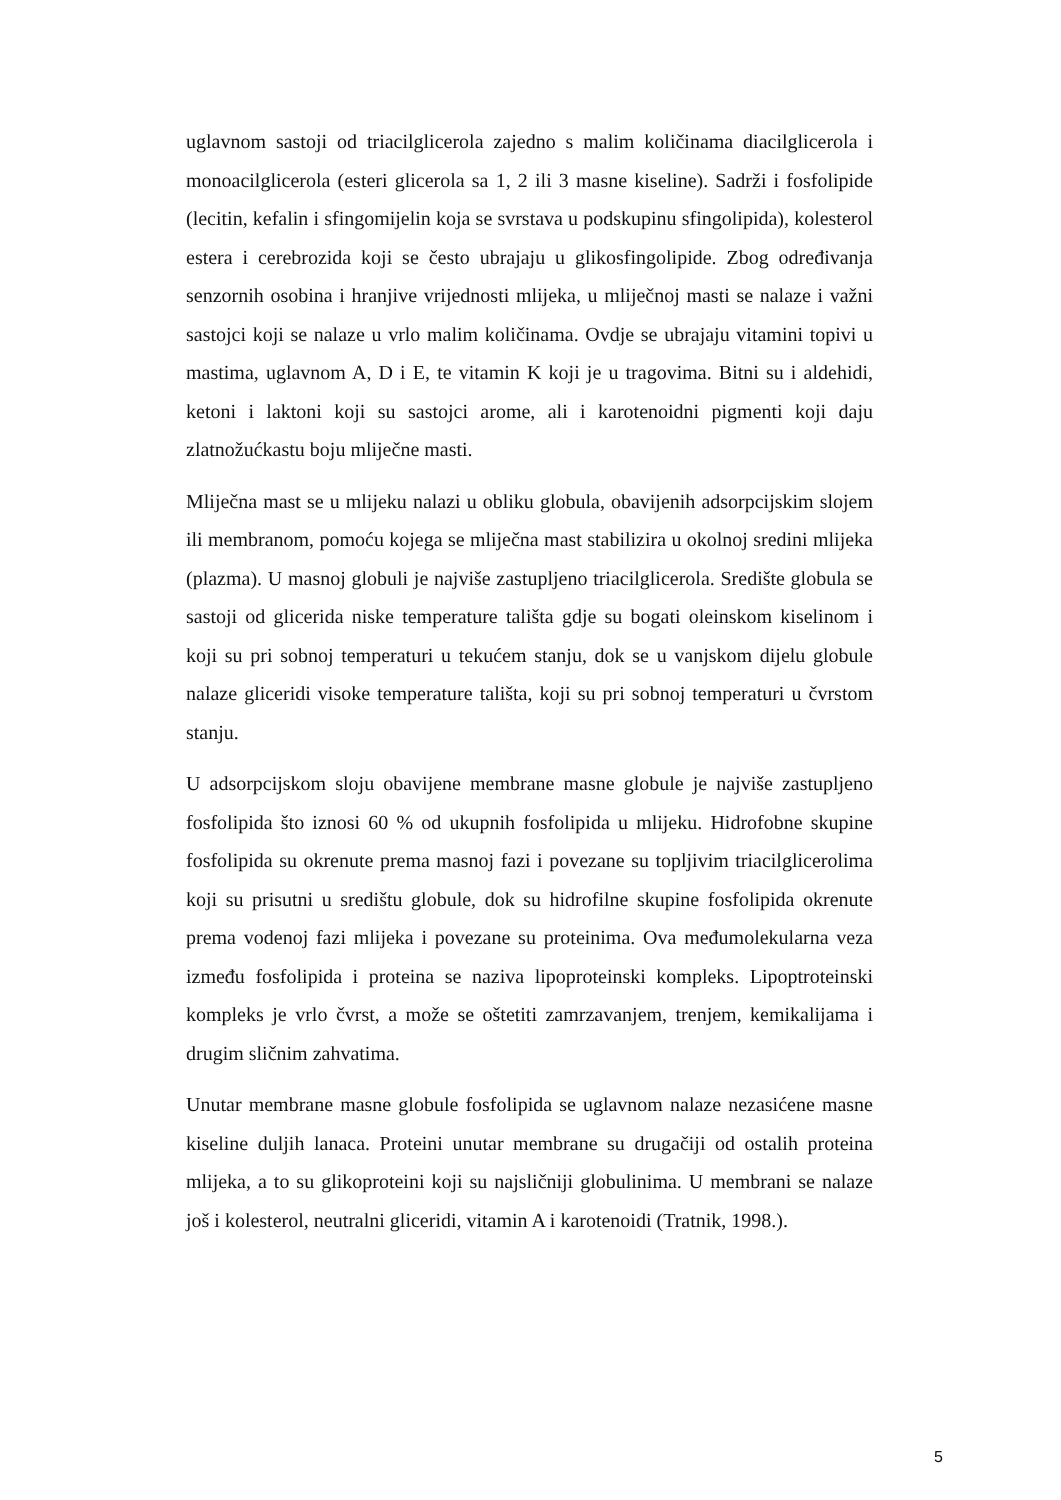uglavnom sastoji od triacilglicerola zajedno s malim količinama diacilglicerola i monoacilglicerola (esteri glicerola sa 1, 2 ili 3 masne kiseline). Sadrži i fosfolipide (lecitin, kefalin i sfingomijelin koja se svrstava u podskupinu sfingolipida), kolesterol estera i cerebrozida koji se često ubrajaju u glikosfingolipide. Zbog određivanja senzornih osobina i hranjive vrijednosti mlijeka, u mliječnoj masti se nalaze i važni sastojci koji se nalaze u vrlo malim količinama. Ovdje se ubrajaju vitamini topivi u mastima, uglavnom A, D i E, te vitamin K koji je u tragovima. Bitni su i aldehidi, ketoni i laktoni koji su sastojci arome, ali i karotenoidni pigmenti koji daju zlatnožućkastu boju mliječne masti.
Mliječna mast se u mlijeku nalazi u obliku globula, obavijenih adsorpcijskim slojem ili membranom, pomoću kojega se mliječna mast stabilizira u okolnoj sredini mlijeka (plazma). U masnoj globuli je najviše zastupljeno triacilglicerola. Središte globula se sastoji od glicerida niske temperature tališta gdje su bogati oleinskom kiselinom i koji su pri sobnoj temperaturi u tekućem stanju, dok se u vanjskom dijelu globule nalaze gliceridi visoke temperature tališta, koji su pri sobnoj temperaturi u čvrstom stanju.
U adsorpcijskom sloju obavijene membrane masne globule je najviše zastupljeno fosfolipida što iznosi 60 % od ukupnih fosfolipida u mlijeku. Hidrofobne skupine fosfolipida su okrenute prema masnoj fazi i povezane su topljivim triacilglicerolima koji su prisutni u središtu globule, dok su hidrofilne skupine fosfolipida okrenute prema vodenoj fazi mlijeka i povezane su proteinima. Ova međumolekularna veza između fosfolipida i proteina se naziva lipoproteinski kompleks. Lipoptroteinski kompleks je vrlo čvrst, a može se oštetiti zamrzavanjem, trenjem, kemikalijama i drugim sličnim zahvatima.
Unutar membrane masne globule fosfolipida se uglavnom nalaze nezasićene masne kiseline duljih lanaca. Proteini unutar membrane su drugačiji od ostalih proteina mlijeka, a to su glikoproteini koji su najsličniji globulinima. U membrani se nalaze još i kolesterol, neutralni gliceridi, vitamin A i karotenoidi (Tratnik, 1998.).
5